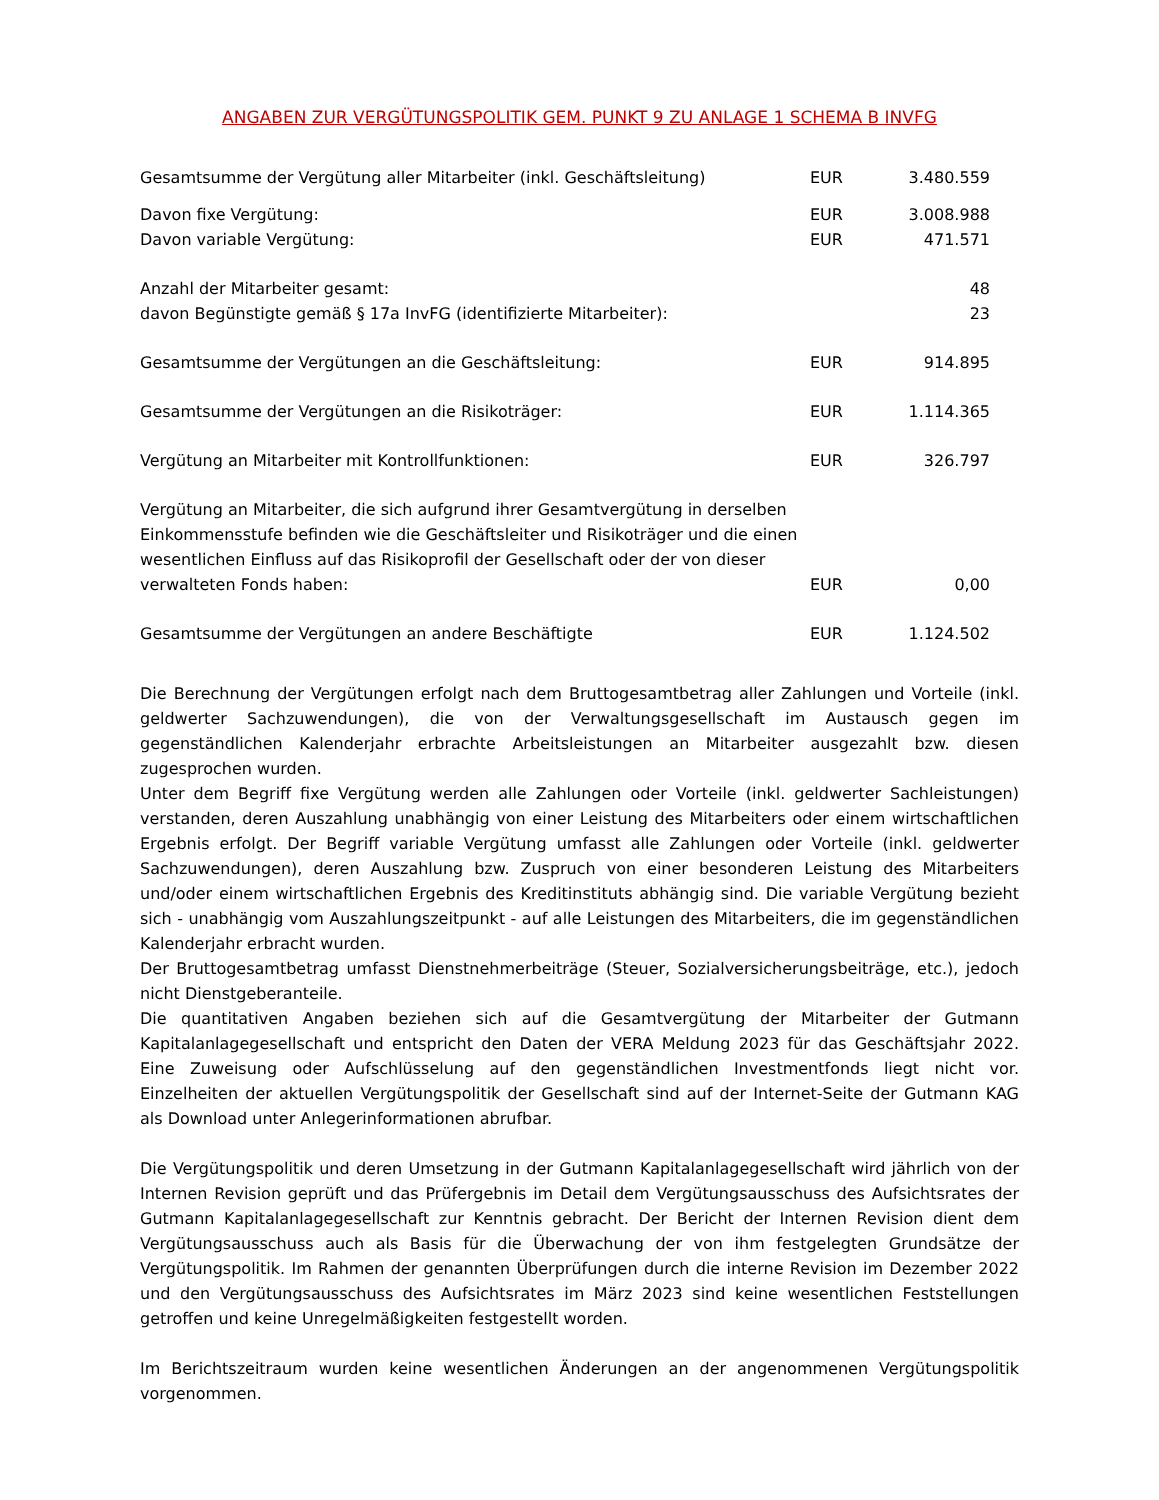ANGABEN ZUR VERGÜTUNGSPOLITIK GEM. PUNKT 9 ZU ANLAGE 1 SCHEMA B INVFG
| Gesamtsumme der Vergütung aller Mitarbeiter (inkl. Geschäftsleitung) | EUR | 3.480.559 |
| Davon fixe Vergütung: | EUR | 3.008.988 |
| Davon variable Vergütung: | EUR | 471.571 |
| Anzahl der Mitarbeiter gesamt: | | 48 |
| davon Begünstigte gemäß § 17a InvFG (identifizierte Mitarbeiter): | | 23 |
| Gesamtsumme der Vergütungen an die Geschäftsleitung: | EUR | 914.895 |
| Gesamtsumme der Vergütungen an die Risikoträger: | EUR | 1.114.365 |
| Vergütung an Mitarbeiter mit Kontrollfunktionen: | EUR | 326.797 |
| Vergütung an Mitarbeiter, die sich aufgrund ihrer Gesamtvergütung in derselben Einkommensstufe befinden wie die Geschäftsleiter und Risikoträger und die einen wesentlichen Einfluss auf das Risikoprofil der Gesellschaft oder der von dieser verwalteten Fonds haben: | EUR | 0,00 |
| Gesamtsumme der Vergütungen an andere Beschäftigte | EUR | 1.124.502 |
Die Berechnung der Vergütungen erfolgt nach dem Bruttogesamtbetrag aller Zahlungen und Vorteile (inkl. geldwerter Sachzuwendungen), die von der Verwaltungsgesellschaft im Austausch gegen im gegenständlichen Kalenderjahr erbrachte Arbeitsleistungen an Mitarbeiter ausgezahlt bzw. diesen zugesprochen wurden.
Unter dem Begriff fixe Vergütung werden alle Zahlungen oder Vorteile (inkl. geldwerter Sachleistungen) verstanden, deren Auszahlung unabhängig von einer Leistung des Mitarbeiters oder einem wirtschaftlichen Ergebnis erfolgt. Der Begriff variable Vergütung umfasst alle Zahlungen oder Vorteile (inkl. geldwerter Sachzuwendungen), deren Auszahlung bzw. Zuspruch von einer besonderen Leistung des Mitarbeiters und/oder einem wirtschaftlichen Ergebnis des Kreditinstituts abhängig sind. Die variable Vergütung bezieht sich - unabhängig vom Auszahlungszeitpunkt - auf alle Leistungen des Mitarbeiters, die im gegenständlichen Kalenderjahr erbracht wurden.
Der Bruttogesamtbetrag umfasst Dienstnehmerbeiträge (Steuer, Sozialversicherungsbeiträge, etc.), jedoch nicht Dienstgeberanteile.
Die quantitativen Angaben beziehen sich auf die Gesamtvergütung der Mitarbeiter der Gutmann Kapitalanlagegesellschaft und entspricht den Daten der VERA Meldung 2023 für das Geschäftsjahr 2022. Eine Zuweisung oder Aufschlüsselung auf den gegenständlichen Investmentfonds liegt nicht vor. Einzelheiten der aktuellen Vergütungspolitik der Gesellschaft sind auf der Internet-Seite der Gutmann KAG als Download unter Anlegerinformationen abrufbar.
Die Vergütungspolitik und deren Umsetzung in der Gutmann Kapitalanlagegesellschaft wird jährlich von der Internen Revision geprüft und das Prüfergebnis im Detail dem Vergütungsausschuss des Aufsichtsrates der Gutmann Kapitalanlagegesellschaft zur Kenntnis gebracht. Der Bericht der Internen Revision dient dem Vergütungsausschuss auch als Basis für die Überwachung der von ihm festgelegten Grundsätze der Vergütungspolitik. Im Rahmen der genannten Überprüfungen durch die interne Revision im Dezember 2022 und den Vergütungsausschuss des Aufsichtsrates im März 2023 sind keine wesentlichen Feststellungen getroffen und keine Unregelmäßigkeiten festgestellt worden.
Im Berichtszeitraum wurden keine wesentlichen Änderungen an der angenommenen Vergütungspolitik vorgenommen.